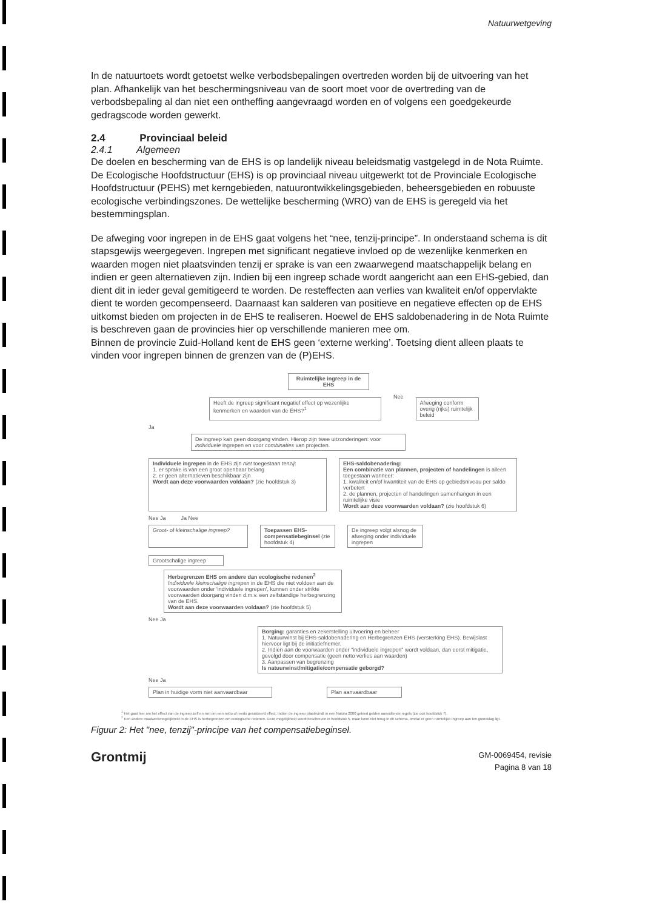Natuurwetgeving
In de natuurtoets wordt getoetst welke verbodsbepalingen overtreden worden bij de uitvoering van het plan. Afhankelijk van het beschermingsniveau van de soort moet voor de overtreding van de verbodsbepaling al dan niet een ontheffing aangevraagd worden en of volgens een goedgekeurde gedragscode worden gewerkt.
2.4 Provinciaal beleid
2.4.1 Algemeen
De doelen en bescherming van de EHS is op landelijk niveau beleidsmatig vastgelegd in de Nota Ruimte. De Ecologische Hoofdstructuur (EHS) is op provinciaal niveau uitgewerkt tot de Provinciale Ecologische Hoofdstructuur (PEHS) met kerngebieden, natuurontwikkelingsgebieden, beheersgebieden en robuuste ecologische verbindingszones. De wettelijke bescherming (WRO) van de EHS is geregeld via het bestemmingsplan.
De afweging voor ingrepen in de EHS gaat volgens het “nee, tenzij-principe”. In onderstaand schema is dit stapsgewijs weergegeven. Ingrepen met significant negatieve invloed op de wezenlijke kenmerken en waarden mogen niet plaatsvinden tenzij er sprake is van een zwaarwegend maatschappelijk belang en indien er geen alternatieven zijn. Indien bij een ingreep schade wordt aangericht aan een EHS-gebied, dan dient dit in ieder geval gemitigeerd te worden. De resteffecten aan verlies van kwaliteit en/of oppervlakte dient te worden gecompenseerd. Daarnaast kan salderen van positieve en negatieve effecten op de EHS uitkomst bieden om projecten in de EHS te realiseren. Hoewel de EHS saldobenadering in de Nota Ruimte is beschreven gaan de provincies hier op verschillende manieren mee om.
Binnen de provincie Zuid-Holland kent de EHS geen ‘externe werking’. Toetsing dient alleen plaats te vinden voor ingrepen binnen de grenzen van de (P)EHS.
Ruimtelijke ingreep in de EHS
Heeft de ingreep significant negatief effect op wezenlijke kenmerken en waarden van de EHS?<sup>1</sup>
Nee
Afweging conform overig (rijks) ruimtelijk beleid
Ja
De ingreep kan geen doorgang vinden. Hierop zijn twee uitzonderingen: voor individuele ingrepen en voor combinaties van projecten.
Individuele ingrepen in de EHS zijn niet toegestaan tenzij:
1. er sprake is van een groot openbaar belang
2. er geen alternatieven beschikbaar zijn
Wordt aan deze voorwaarden voldaan? (zie hoofdstuk 3)
EHS-saldobenadering:
Een combinatie van plannen, projecten of handelingen is alleen toegestaan wanneer:
1. kwaliteit en/of kwantiteit van de EHS op gebiedsniveau per saldo verbetert
2. de plannen, projecten of handelingen samenhangen in een ruimtelijke visie
Wordt aan deze voorwaarden voldaan? (zie hoofdstuk 6)
Nee Ja Ja Nee
Groot- of kleinschalige ingreep?
Toepassen EHS-compensatiebeginsel (zie hoofdstuk 4)
De ingreep volgt alsnog de afweging onder individuele ingrepen
Grootschalige ingreep
Herbegrenzen EHS om andere dan ecologische redenen<sup>2</sup>
Individuele kleinschalige ingrepen in de EHS die niet voldoen aan de voorwaarden onder 'individuele ingrepen', kunnen onder strikte voorwaarden doorgang vinden d.m.v. een zelfstandige herbegrenzing van de EHS.
Wordt aan deze voorwaarden voldaan? (zie hoofdstuk 5)
Nee Ja
Borging: garanties en zekerstelling uitvoering en beheer
1. Natuurwinst bij EHS-saldobenadering en Herbegrenzen EHS (versterking EHS). Bewijslast hiervoor ligt bij de initiatiefnemer.
2. Indien aan de voorwaarden onder "individuele ingrepen" wordt voldaan, dan eerst mitigatie, gevolgd door compensatie (geen netto verlies aan waarden)
3. Aanpassen van begrenzing
Is natuurwinst/mitigatie/compensatie geborgd?
Nee Ja
Plan in huidige vorm niet aanvaardbaar
Plan aanvaardbaar
<sup>1</sup> Het gaat hier om het effect van de ingreep zelf en niet om een netto of reeds gesaldeerd effect. Indien de ingreep plaatsvindt in een Natura 2000 gebied gelden aanvullende regels (zie ook hoofdstuk 7).
<sup>2</sup> Een andere maatwerkmogelijkheid in de EHS is herbegrenzen om ecologische redenen. Deze mogelijkheid wordt beschreven in hoofdstuk 5, maar komt niet terug in dit schema, omdat er geen ruimtelijke ingreep aan ten grondslag ligt.
Figuur 2: Het "nee, tenzij"-principe van het compensatiebeginsel.
Grontmij
GM-0069454, revisie
Pagina 8 van 18